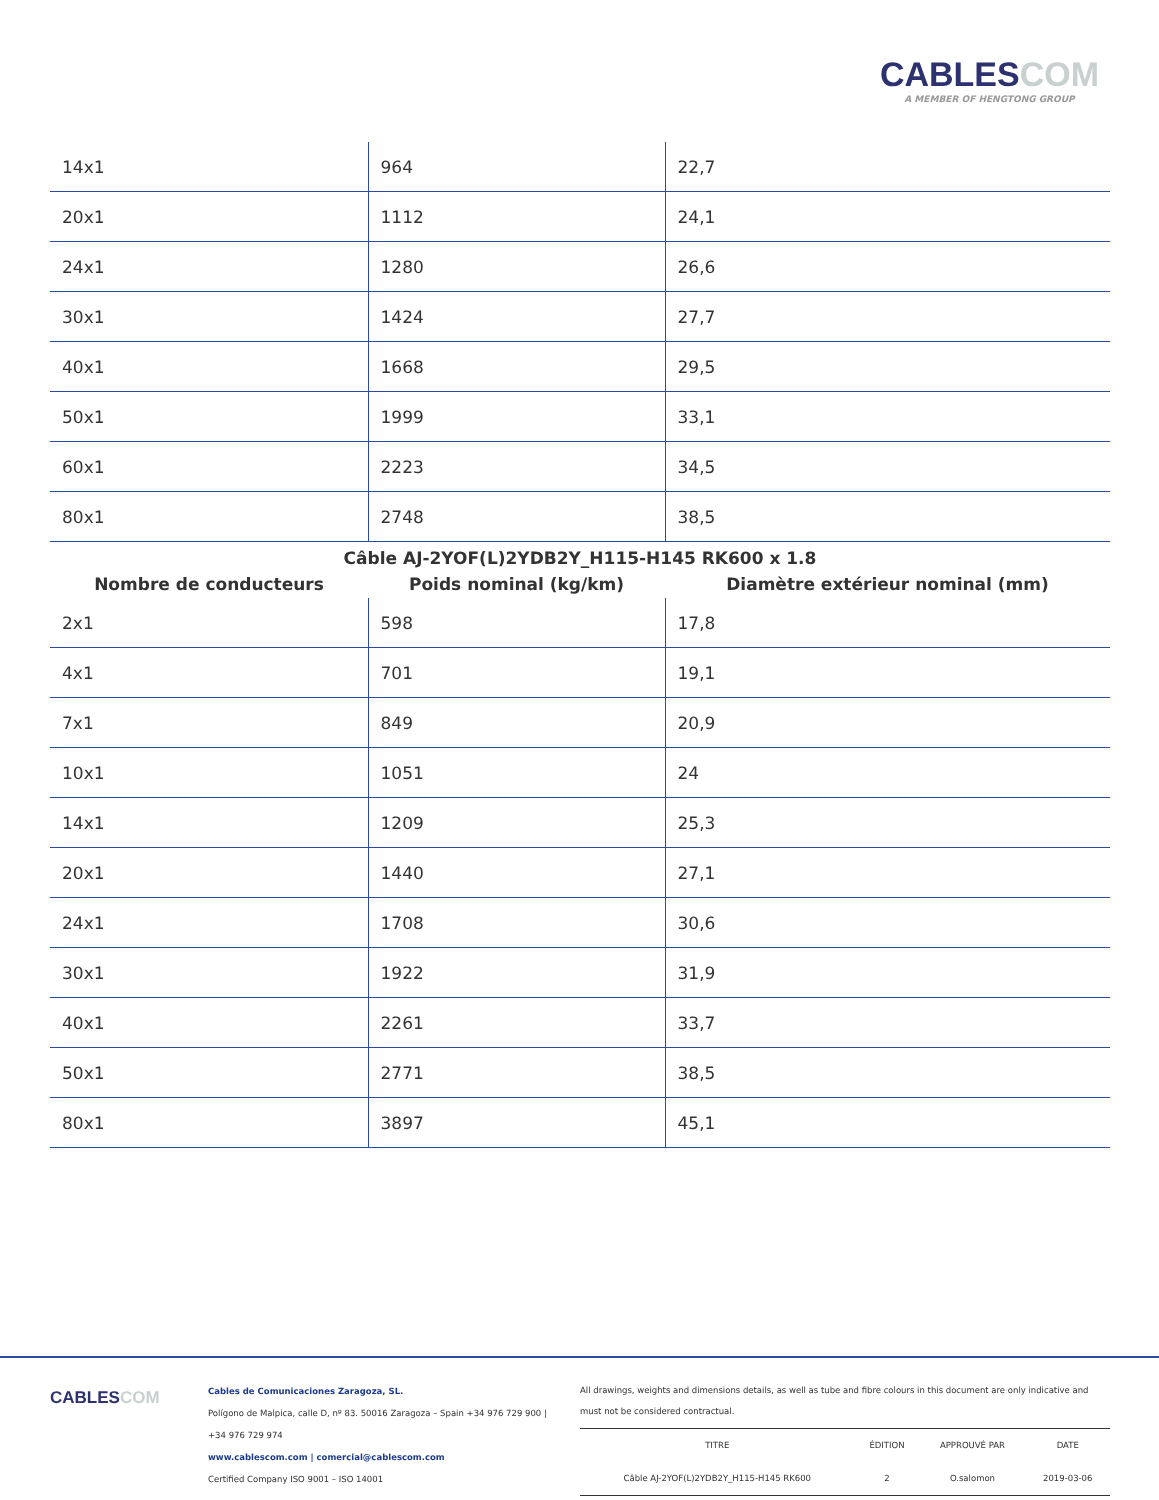CABLESCOM
A MEMBER OF HENGTONG GROUP
| 14x1 | 964 | 22,7 |
| 20x1 | 1112 | 24,1 |
| 24x1 | 1280 | 26,6 |
| 30x1 | 1424 | 27,7 |
| 40x1 | 1668 | 29,5 |
| 50x1 | 1999 | 33,1 |
| 60x1 | 2223 | 34,5 |
| 80x1 | 2748 | 38,5 |
Câble AJ-2YOF(L)2YDB2Y_H115-H145 RK600 x 1.8
| Nombre de conducteurs | Poids nominal (kg/km) | Diamètre extérieur nominal (mm) |
| --- | --- | --- |
| 2x1 | 598 | 17,8 |
| 4x1 | 701 | 19,1 |
| 7x1 | 849 | 20,9 |
| 10x1 | 1051 | 24 |
| 14x1 | 1209 | 25,3 |
| 20x1 | 1440 | 27,1 |
| 24x1 | 1708 | 30,6 |
| 30x1 | 1922 | 31,9 |
| 40x1 | 2261 | 33,7 |
| 50x1 | 2771 | 38,5 |
| 80x1 | 3897 | 45,1 |
CABLESCOM
Cables de Comunicaciones Zaragoza, SL.
Polígono de Malpica, calle D, nº 83. 50016 Zaragoza – Spain +34 976 729 900 |
+34 976 729 974
www.cablescom.com | comercial@cablescom.com
Certified Company ISO 9001 – ISO 14001
All drawings, weights and dimensions details, as well as tube and fibre colours in this document are only indicative and must not be considered contractual.
| TITRE | ÉDITION | APPROUVÉ PAR | DATE |
| Câble AJ-2YOF(L)2YDB2Y_H115-H145 RK600 | 2 | O.salomon | 2019-03-06 |